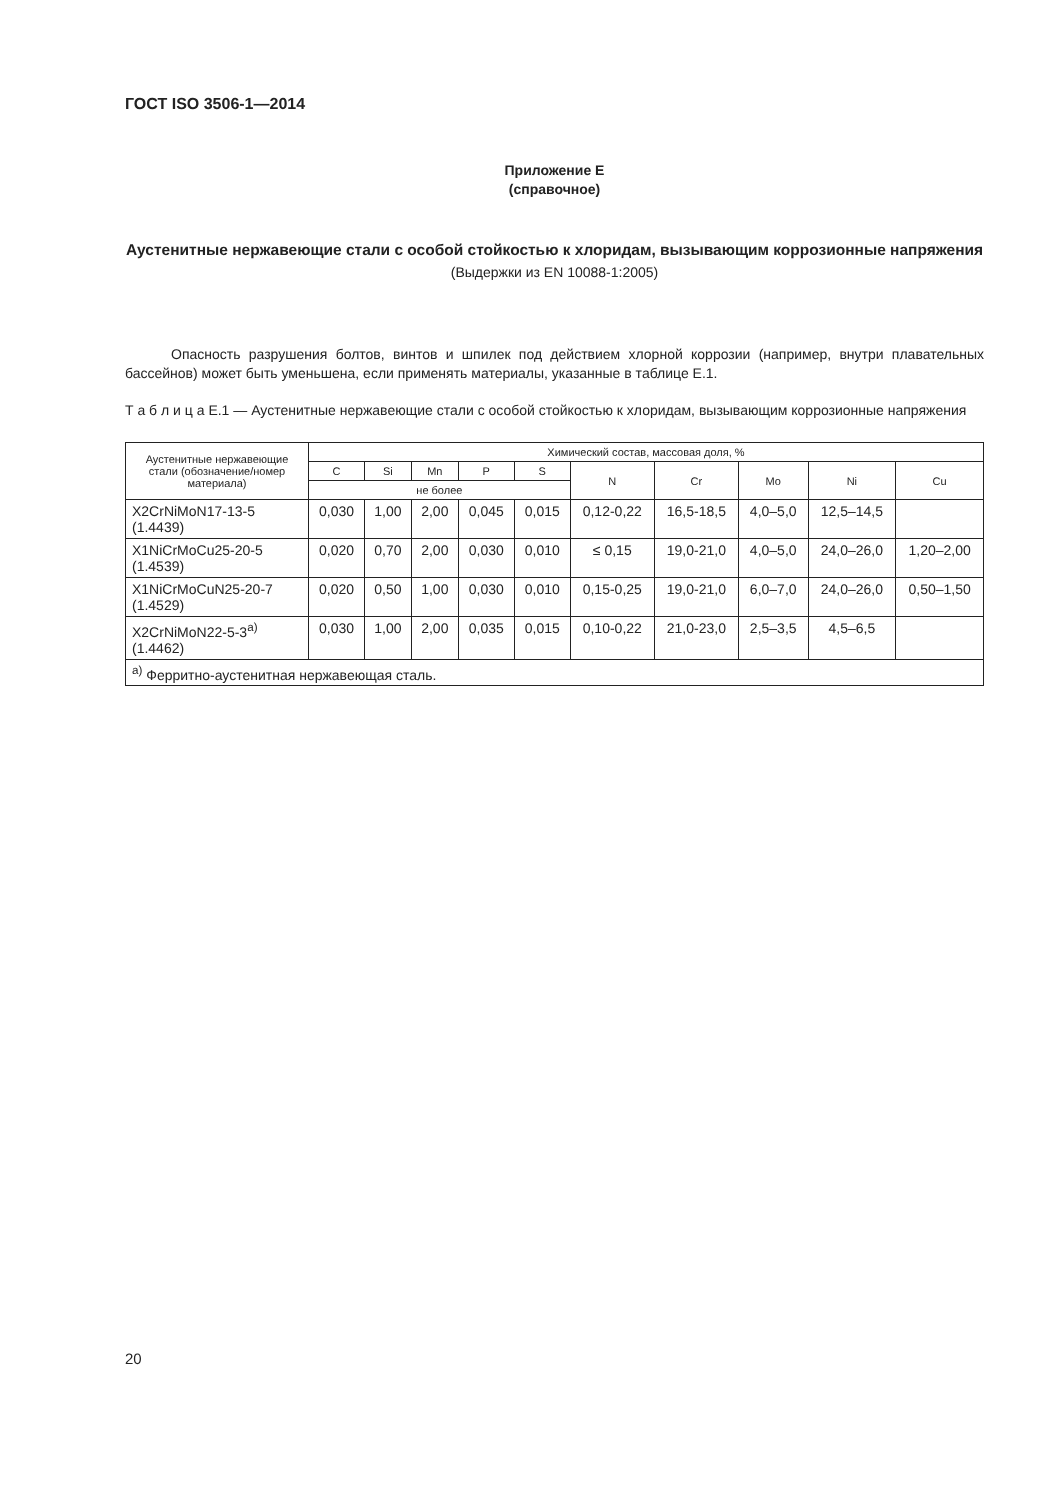ГОСТ ISO 3506-1—2014
Приложение E
(справочное)
Аустенитные нержавеющие стали с особой стойкостью к хлоридам, вызывающим коррозионные напряжения
(Выдержки из EN 10088-1:2005)
Опасность разрушения болтов, винтов и шпилек под действием хлорной коррозии (например, внутри плавательных бассейнов) может быть уменьшена, если применять материалы, указанные в таблице E.1.
Т а б л и ц а E.1 — Аустенитные нержавеющие стали с особой стойкостью к хлоридам, вызывающим коррозионные напряжения
| Аустенитные нержавеющие стали (обозначение/номер материала) | Химический состав, массовая доля, % | | | | | | | | | |
| --- | --- | --- | --- | --- | --- | --- | --- | --- | --- | --- |
| | C | Si | Mn | P | S | N | Cr | Mo | Ni | Cu |
| | не более | | | | | | | | | |
| X2CrNiMoN17-13-5 (1.4439) | 0,030 | 1,00 | 2,00 | 0,045 | 0,015 | 0,12-0,22 | 16,5-18,5 | 4,0–5,0 | 12,5–14,5 | |
| X1NiCrMoCu25-20-5 (1.4539) | 0,020 | 0,70 | 2,00 | 0,030 | 0,010 | ≤ 0,15 | 19,0-21,0 | 4,0–5,0 | 24,0–26,0 | 1,20–2,00 |
| X1NiCrMoCuN25-20-7 (1.4529) | 0,020 | 0,50 | 1,00 | 0,030 | 0,010 | 0,15-0,25 | 19,0-21,0 | 6,0–7,0 | 24,0–26,0 | 0,50–1,50 |
| X2CrNiMoN22-5-3<sup>a)</sup> (1.4462) | 0,030 | 1,00 | 2,00 | 0,035 | 0,015 | 0,10-0,22 | 21,0-23,0 | 2,5–3,5 | 4,5–6,5 | |
| <sup>a)</sup> Ферритно-аустенитная нержавеющая сталь. | | | | | | | | | | |
20